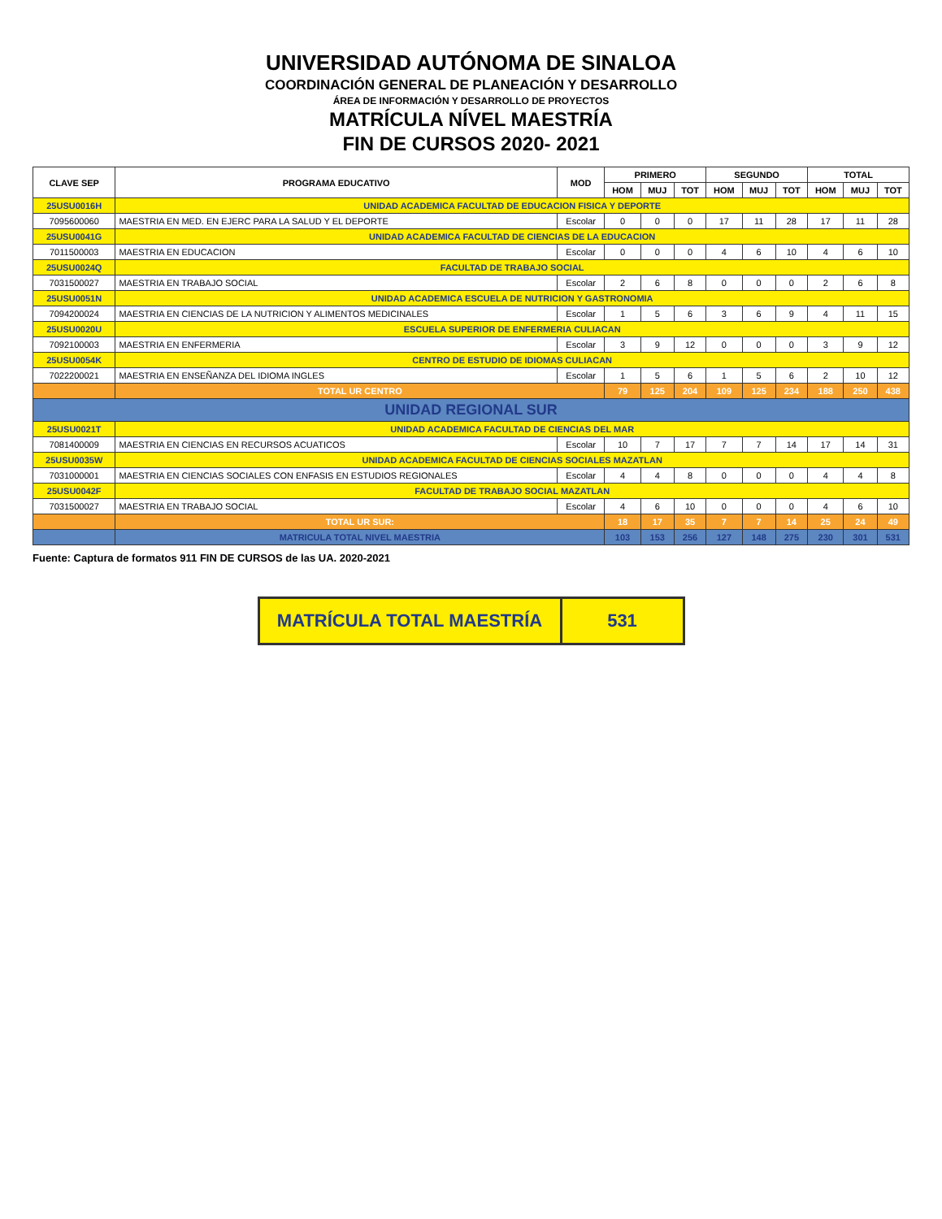UNIVERSIDAD AUTÓNOMA DE SINALOA
COORDINACIÓN GENERAL DE PLANEACIÓN Y DESARROLLO
ÁREA DE INFORMACIÓN Y DESARROLLO DE PROYECTOS
MATRÍCULA NÍVEL MAESTRÍA
FIN DE CURSOS 2020- 2021
| CLAVE SEP | PROGRAMA EDUCATIVO | MOD | PRIMERO | | | SEGUNDO | | | TOTAL | | |
| --- | --- | --- | --- | --- | --- | --- | --- | --- | --- | --- | --- |
| | | | HOM | MUJ | TOT | HOM | MUJ | TOT | HOM | MUJ | TOT |
| 25USU0016H | UNIDAD ACADEMICA FACULTAD DE EDUCACION FISICA Y DEPORTE | | | | | | | | | | |
| 7095600060 | MAESTRIA EN MED. EN EJERC PARA LA SALUD Y EL DEPORTE | Escolar | 0 | 0 | 0 | 17 | 11 | 28 | 17 | 11 | 28 |
| 25USU0041G | UNIDAD ACADEMICA FACULTAD DE CIENCIAS DE LA EDUCACION | | | | | | | | | | |
| 7011500003 | MAESTRIA EN EDUCACION | Escolar | 0 | 0 | 0 | 4 | 6 | 10 | 4 | 6 | 10 |
| 25USU0024Q | FACULTAD DE TRABAJO SOCIAL | | | | | | | | | | |
| 7031500027 | MAESTRIA EN TRABAJO SOCIAL | Escolar | 2 | 6 | 8 | 0 | 0 | 0 | 2 | 6 | 8 |
| 25USU0051N | UNIDAD ACADEMICA ESCUELA DE NUTRICION Y GASTRONOMIA | | | | | | | | | | |
| 7094200024 | MAESTRIA EN CIENCIAS DE LA NUTRICION Y ALIMENTOS MEDICINALES | Escolar | 1 | 5 | 6 | 3 | 6 | 9 | 4 | 11 | 15 |
| 25USU0020U | ESCUELA SUPERIOR DE ENFERMERIA CULIACAN | | | | | | | | | | |
| 7092100003 | MAESTRIA EN ENFERMERIA | Escolar | 3 | 9 | 12 | 0 | 0 | 0 | 3 | 9 | 12 |
| 25USU0054K | CENTRO DE ESTUDIO DE IDIOMAS CULIACAN | | | | | | | | | | |
| 7022200021 | MAESTRIA EN ENSEÑANZA DEL IDIOMA INGLES | Escolar | 1 | 5 | 6 | 1 | 5 | 6 | 2 | 10 | 12 |
| | TOTAL UR CENTRO | | 79 | 125 | 204 | 109 | 125 | 234 | 188 | 250 | 438 |
| UNIDAD REGIONAL SUR | | | | | | | | | | | |
| 25USU0021T | UNIDAD ACADEMICA FACULTAD DE CIENCIAS DEL MAR | | | | | | | | | | |
| 7081400009 | MAESTRIA EN CIENCIAS EN RECURSOS ACUATICOS | Escolar | 10 | 7 | 17 | 7 | 7 | 14 | 17 | 14 | 31 |
| 25USU0035W | UNIDAD ACADEMICA FACULTAD DE CIENCIAS SOCIALES MAZATLAN | | | | | | | | | | |
| 7031000001 | MAESTRIA EN CIENCIAS SOCIALES CON ENFASIS EN ESTUDIOS REGIONALES | Escolar | 4 | 4 | 8 | 0 | 0 | 0 | 4 | 4 | 8 |
| 25USU0042F | FACULTAD DE TRABAJO SOCIAL MAZATLAN | | | | | | | | | | |
| 7031500027 | MAESTRIA EN TRABAJO SOCIAL | Escolar | 4 | 6 | 10 | 0 | 0 | 0 | 4 | 6 | 10 |
| | TOTAL UR SUR: | | 18 | 17 | 35 | 7 | 7 | 14 | 25 | 24 | 49 |
| | MATRICULA TOTAL NIVEL MAESTRIA | | 103 | 153 | 256 | 127 | 148 | 275 | 230 | 301 | 531 |
Fuente: Captura de formatos 911 FIN DE CURSOS de las UA. 2020-2021
MATRÍCULA TOTAL MAESTRÍA 531